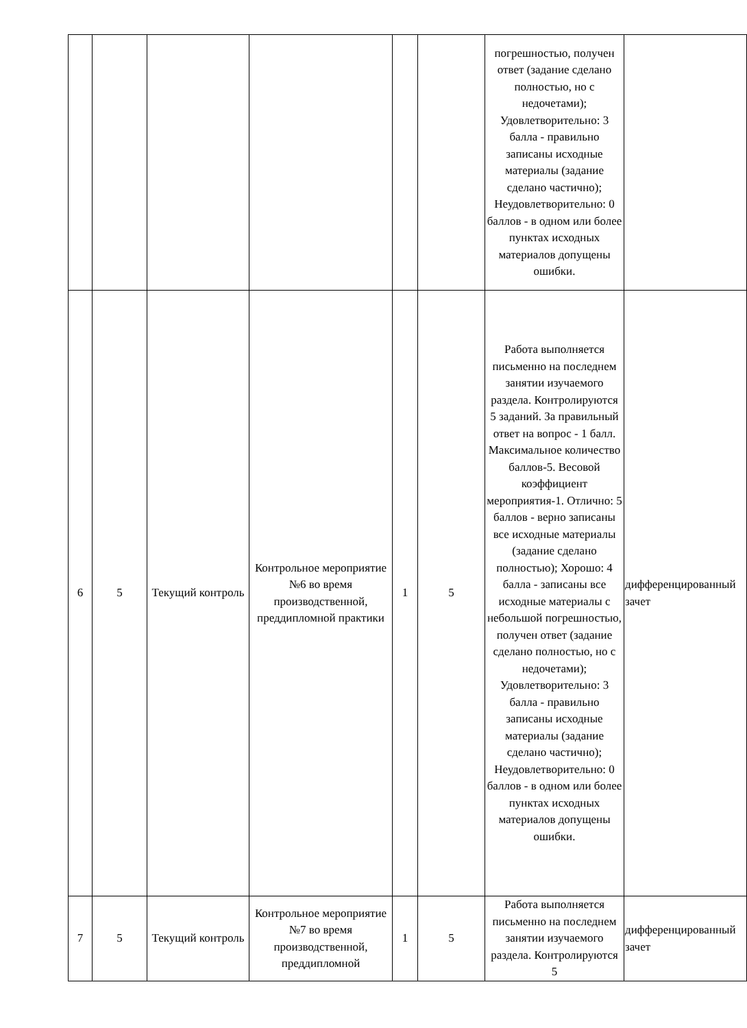| | | | | | | погрешностью, получен ответ (задание сделано полностью, но с недочетами); Удовлетворительно: 3 балла - правильно записаны исходные материалы (задание сделано частично); Неудовлетворительно: 0 баллов - в одном или более пунктах исходных материалов допущены ошибки. | |
| 6 | 5 | Текущий контроль | Контрольное мероприятие №6 во время производственной, преддипломной практики | 1 | 5 | Работа выполняется письменно на последнем занятии изучаемого раздела. Контролируются 5 заданий. За правильный ответ на вопрос - 1 балл. Максимальное количество баллов-5. Весовой коэффициент мероприятия-1. Отлично: 5 баллов - верно записаны все исходные материалы (задание сделано полностью); Хорошо: 4 балла - записаны все исходные материалы с небольшой погрешностью, получен ответ (задание сделано полностью, но с недочетами); Удовлетворительно: 3 балла - правильно записаны исходные материалы (задание сделано частично); Неудовлетворительно: 0 баллов - в одном или более пунктах исходных материалов допущены ошибки. | дифференцированный зачет |
| 7 | 5 | Текущий контроль | Контрольное мероприятие №7 во время производственной, преддипломной | 1 | 5 | Работа выполняется письменно на последнем занятии изучаемого раздела. Контролируются 5 | дифференцированный зачет |